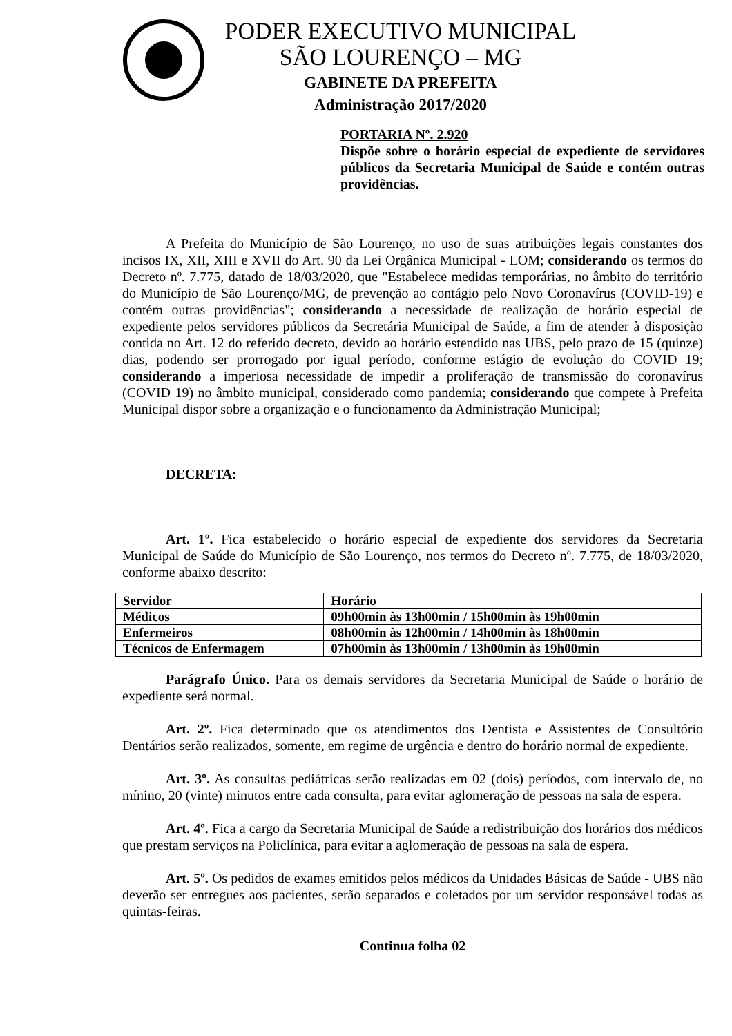PODER EXECUTIVO MUNICIPAL
SÃO LOURENÇO – MG
GABINETE DA PREFEITA
Administração 2017/2020
PORTARIA Nº. 2.920
Dispõe sobre o horário especial de expediente de servidores públicos da Secretaria Municipal de Saúde e contém outras providências.
A Prefeita do Município de São Lourenço, no uso de suas atribuições legais constantes dos incisos IX, XII, XIII e XVII do Art. 90 da Lei Orgânica Municipal - LOM; considerando os termos do Decreto nº. 7.775, datado de 18/03/2020, que "Estabelece medidas temporárias, no âmbito do território do Município de São Lourenço/MG, de prevenção ao contágio pelo Novo Coronavírus (COVID-19) e contém outras providências"; considerando a necessidade de realização de horário especial de expediente pelos servidores públicos da Secretária Municipal de Saúde, a fim de atender à disposição contida no Art. 12 do referido decreto, devido ao horário estendido nas UBS, pelo prazo de 15 (quinze) dias, podendo ser prorrogado por igual período, conforme estágio de evolução do COVID 19; considerando a imperiosa necessidade de impedir a proliferação de transmissão do coronavírus (COVID 19) no âmbito municipal, considerado como pandemia; considerando que compete à Prefeita Municipal dispor sobre a organização e o funcionamento da Administração Municipal;
DECRETA:
Art. 1º. Fica estabelecido o horário especial de expediente dos servidores da Secretaria Municipal de Saúde do Município de São Lourenço, nos termos do Decreto nº. 7.775, de 18/03/2020, conforme abaixo descrito:
| Servidor | Horário |
| --- | --- |
| Médicos | 09h00min às 13h00min / 15h00min às 19h00min |
| Enfermeiros | 08h00min às 12h00min / 14h00min às 18h00min |
| Técnicos de Enfermagem | 07h00min às 13h00min / 13h00min às 19h00min |
Parágrafo Único. Para os demais servidores da Secretaria Municipal de Saúde o horário de expediente será normal.
Art. 2º. Fica determinado que os atendimentos dos Dentista e Assistentes de Consultório Dentários serão realizados, somente, em regime de urgência e dentro do horário normal de expediente.
Art. 3º. As consultas pediátricas serão realizadas em 02 (dois) períodos, com intervalo de, no mínino, 20 (vinte) minutos entre cada consulta, para evitar aglomeração de pessoas na sala de espera.
Art. 4º. Fica a cargo da Secretaria Municipal de Saúde a redistribuição dos horários dos médicos que prestam serviços na Policlínica, para evitar a aglomeração de pessoas na sala de espera.
Art. 5º. Os pedidos de exames emitidos pelos médicos da Unidades Básicas de Saúde - UBS não deverão ser entregues aos pacientes, serão separados e coletados por um servidor responsável todas as quintas-feiras.
Continua folha 02